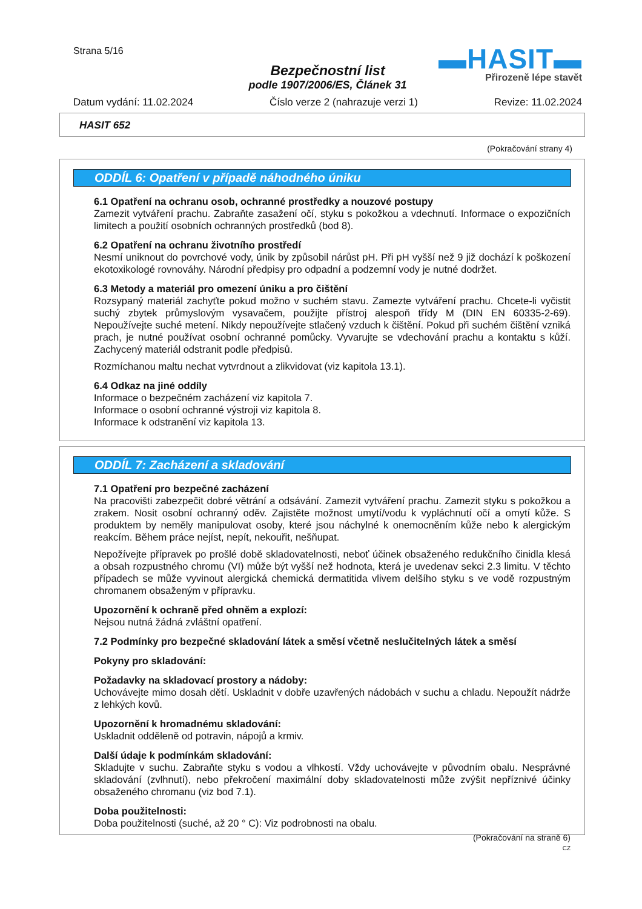Strana 5/16
▬HASIT▬
Přirozeně lépe stavět
Bezpečnostní list
podle 1907/2006/ES, Článek 31
Datum vydání: 11.02.2024 Číslo verze 2 (nahrazuje verzi 1) Revize: 11.02.2024
HASIT 652
(Pokračování strany 4)
ODDÍL 6: Opatření v případě náhodného úniku
6.1 Opatření na ochranu osob, ochranné prostředky a nouzové postupy
Zamezit vytváření prachu. Zabraňte zasažení očí, styku s pokožkou a vdechnutí. Informace o expozičních limitech a použití osobních ochranných prostředků (bod 8).
6.2 Opatření na ochranu životního prostředí
Nesmí uniknout do povrchové vody, únik by způsobil nárůst pH. Při pH vyšší než 9 již dochází k poškození ekotoxikologé rovnováhy. Národní předpisy pro odpadní a podzemní vody je nutné dodržet.
6.3 Metody a materiál pro omezení úniku a pro čištění
Rozsypaný materiál zachyťte pokud možno v suchém stavu. Zamezte vytváření prachu. Chcete-li vyčistit suchý zbytek průmyslovým vysavačem, použijte přístroj alespoň třídy M (DIN EN 60335-2-69). Nepoužívejte suché metení. Nikdy nepoužívejte stlačený vzduch k čištění. Pokud při suchém čištění vzniká prach, je nutné používat osobní ochranné pomůcky. Vyvarujte se vdechování prachu a kontaktu s kůží. Zachycený materiál odstranit podle předpisů.
Rozmíchanou maltu nechat vytvrdnout a zlikvidovat (viz kapitola 13.1).
6.4 Odkaz na jiné oddíly
Informace o bezpečném zacházení viz kapitola 7.
Informace o osobní ochranné výstroji viz kapitola 8.
Informace k odstranění viz kapitola 13.
ODDÍL 7: Zacházení a skladování
7.1 Opatření pro bezpečné zacházení
Na pracovišti zabezpečit dobré větrání a odsávání. Zamezit vytváření prachu. Zamezit styku s pokožkou a zrakem. Nosit osobní ochranný oděv. Zajistěte možnost umytí/vodu k vypláchnutí očí a omytí kůže. S produktem by neměly manipulovat osoby, které jsou náchylné k onemocněním kůže nebo k alergickým reakcím. Během práce nejíst, nepít, nekouřit, nešňupat.
Nepožívejte přípravek po prošlé době skladovatelnosti, neboť účinek obsaženého redukčního činidla klesá a obsah rozpustného chromu (VI) může být vyšší než hodnota, která je uvedenav sekci 2.3 limitu. V těchto případech se může vyvinout alergická chemická dermatitida vlivem delšího styku s ve vodě rozpustným chromanem obsaženým v přípravku.
Upozornění k ochraně před ohněm a explozí:
Nejsou nutná žádná zvláštní opatření.
7.2 Podmínky pro bezpečné skladování látek a směsí včetně neslučitelných látek a směsí
Pokyny pro skladování:
Požadavky na skladovací prostory a nádoby:
Uchovávejte mimo dosah dětí. Uskladnit v dobře uzavřených nádobách v suchu a chladu. Nepoužít nádrže z lehkých kovů.
Upozornění k hromadnému skladování:
Uskladnit odděleně od potravin, nápojů a krmiv.
Další údaje k podmínkám skladování:
Skladujte v suchu. Zabraňte styku s vodou a vlhkostí. Vždy uchovávejte v původním obalu. Nesprávné skladování (zvlhnutí), nebo překročení maximální doby skladovatelnosti může zvýšit nepříznivé účinky obsaženého chromanu (viz bod 7.1).
Doba použitelnosti:
Doba použitelnosti (suché, až 20 ° C): Viz podrobnosti na obalu.
(Pokračování na straně 6)
CZ